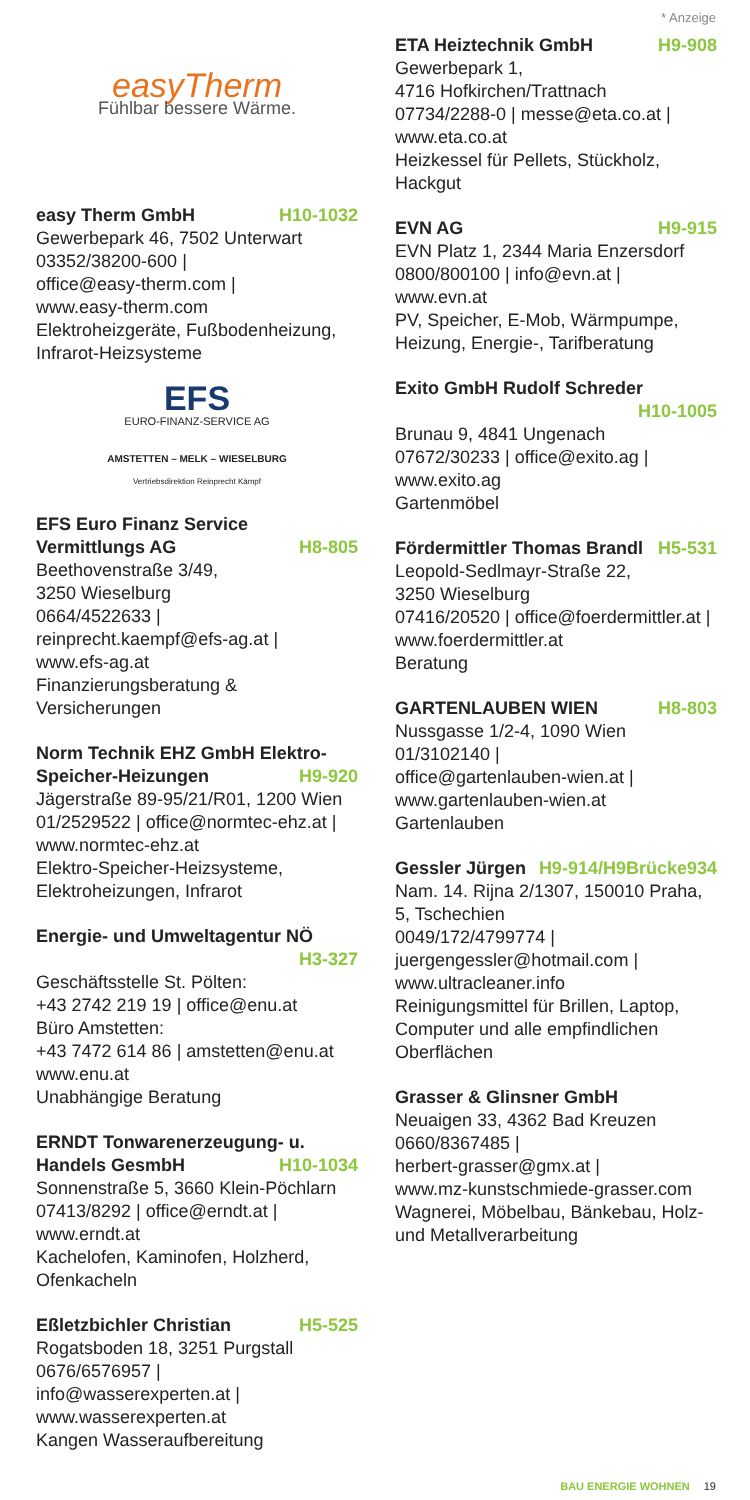* Anzeige
easyTherm
Fühlbar bessere Wärme.
easy Therm GmbH H10-1032
Gewerbepark 46, 7502 Unterwart
03352/38200-600 |
office@easy-therm.com |
www.easy-therm.com
Elektroheizgeräte, Fußbodenheizung, Infrarot-Heizsysteme
EFS
EURO-FINANZ-SERVICE AG
AMSTETTEN – MELK – WIESELBURG
Vertriebsdirektion Reinprecht Kämpf
EFS Euro Finanz Service
Vermittlungs AG H8-805
Beethovenstraße 3/49,
3250 Wieselburg
0664/4522633 |
reinprecht.kaempf@efs-ag.at |
www.efs-ag.at
Finanzierungsberatung & Versicherungen
Norm Technik EHZ GmbH Elektro-
Speicher-Heizungen H9-920
Jägerstraße 89-95/21/R01, 1200 Wien
01/2529522 | office@normtec-ehz.at |
www.normtec-ehz.at
Elektro-Speicher-Heizsysteme, Elektroheizungen, Infrarot
Energie- und Umweltagentur NÖ
H3-327
Geschäftsstelle St. Pölten:
+43 2742 219 19 | office@enu.at
Büro Amstetten:
+43 7472 614 86 | amstetten@enu.at
www.enu.at
Unabhängige Beratung
ERNDT Tonwarenerzeugung- u.
Handels GesmbH H10-1034
Sonnenstraße 5, 3660 Klein-Pöchlarn
07413/8292 | office@erndt.at |
www.erndt.at
Kachelofen, Kaminofen, Holzherd, Ofenkacheln
Eßletzbichler Christian H5-525
Rogatsboden 18, 3251 Purgstall
0676/6576957 |
info@wasserexperten.at |
www.wasserexperten.at
Kangen Wasseraufbereitung
ETA Heiztechnik GmbH H9-908
Gewerbepark 1,
4716 Hofkirchen/Trattnach
07734/2288-0 | messe@eta.co.at |
www.eta.co.at
Heizkessel für Pellets, Stückholz, Hackgut
EVN AG H9-915
EVN Platz 1, 2344 Maria Enzersdorf
0800/800100 | info@evn.at |
www.evn.at
PV, Speicher, E-Mob, Wärmpumpe, Heizung, Energie-, Tarifberatung
Exito GmbH Rudolf Schreder
H10-1005
Brunau 9, 4841 Ungenach
07672/30233 | office@exito.ag |
www.exito.ag
Gartenmöbel
Fördermittler Thomas Brandl H5-531
Leopold-Sedlmayr-Straße 22,
3250 Wieselburg
07416/20520 | office@foerdermittler.at |
www.foerdermittler.at
Beratung
GARTENLAUBEN WIEN H8-803
Nussgasse 1/2-4, 1090 Wien
01/3102140 |
office@gartenlauben-wien.at |
www.gartenlauben-wien.at
Gartenlauben
Gessler Jürgen H9-914/H9Brücke934
Nam. 14. Rijna 2/1307, 150010 Praha, 5, Tschechien
0049/172/4799774 |
juergengessler@hotmail.com |
www.ultracleaner.info
Reinigungsmittel für Brillen, Laptop, Computer und alle empfindlichen Oberflächen
Grasser & Glinsner GmbH
Neuaigen 33, 4362 Bad Kreuzen
0660/8367485 |
herbert-grasser@gmx.at |
www.mz-kunstschmiede-grasser.com
Wagnerei, Möbelbau, Bänkebau, Holz- und Metallverarbeitung
BAU ENERGIE WOHNEN 19